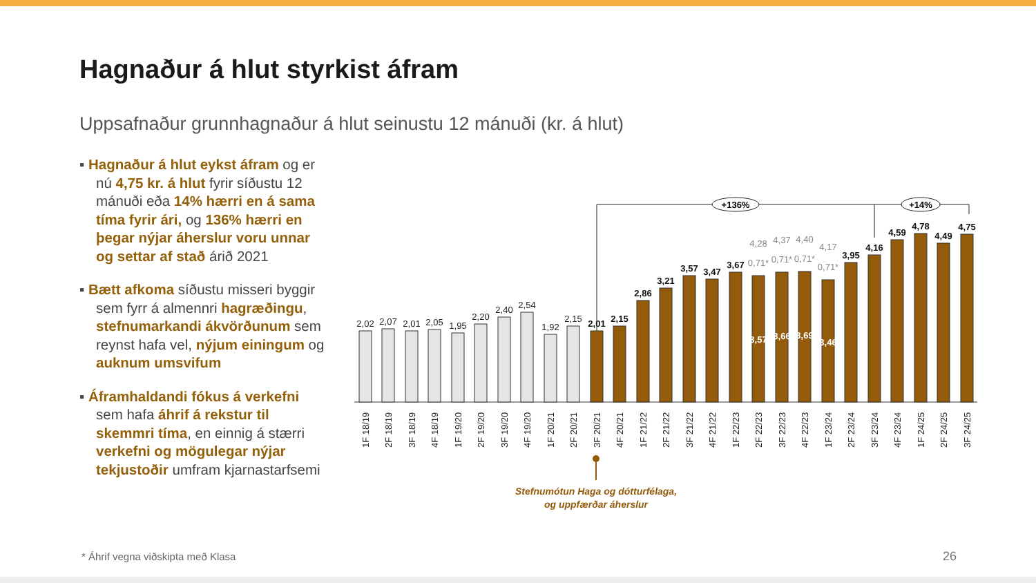Hagnaður á hlut styrkist áfram
Uppsafnaður grunnhagnaður á hlut seinustu 12 mánuði (kr. á hlut)
▪ Hagnaður á hlut eykst áfram og er nú 4,75 kr. á hlut fyrir síðustu 12 mánuði eða 14% hærri en á sama tíma fyrir ári, og 136% hærri en þegar nýjar áherslur voru unnar og settar af stað árið 2021
▪ Bætt afkoma síðustu misseri byggir sem fyrr á almennri hagræðingu, stefnumarkandi ákvörðunum sem reynst hafa vel, nýjum einingum og auknum umsvifum
▪ Áframhaldandi fókus á verkefni sem hafa áhrif á rekstur til skemmri tíma, en einnig á stærri verkefni og mögulegar nýjar tekjustoðir umfram kjarnastarfsemi
2,02
2,07
2,01
2,05
1,95
2,20
2,40
2,54
1,92
2,15
2,01
2,15
2,86
3,21
3,57
3,47
3,67
3,95
4,16
4,59
4,78
4,49
4,75
4,28
4,37
4,40
4,17
0,71*
0,71*
0,71*
0,71*
3,57
3,66
3,69
3,46
+136%
+14%
1F 18/19
2F 18/19
3F 18/19
4F 18/19
1F 19/20
2F 19/20
3F 19/20
4F 19/20
1F 20/21
2F 20/21
3F 20/21
4F 20/21
1F 21/22
2F 21/22
3F 21/22
4F 21/22
1F 22/23
2F 22/23
3F 22/23
4F 22/23
1F 23/24
2F 23/24
3F 23/24
4F 23/24
1F 24/25
2F 24/25
3F 24/25
Stefnumótun Haga og dótturfélaga,
og uppfærðar áherslur
* Áhrif vegna viðskipta með Klasa
26